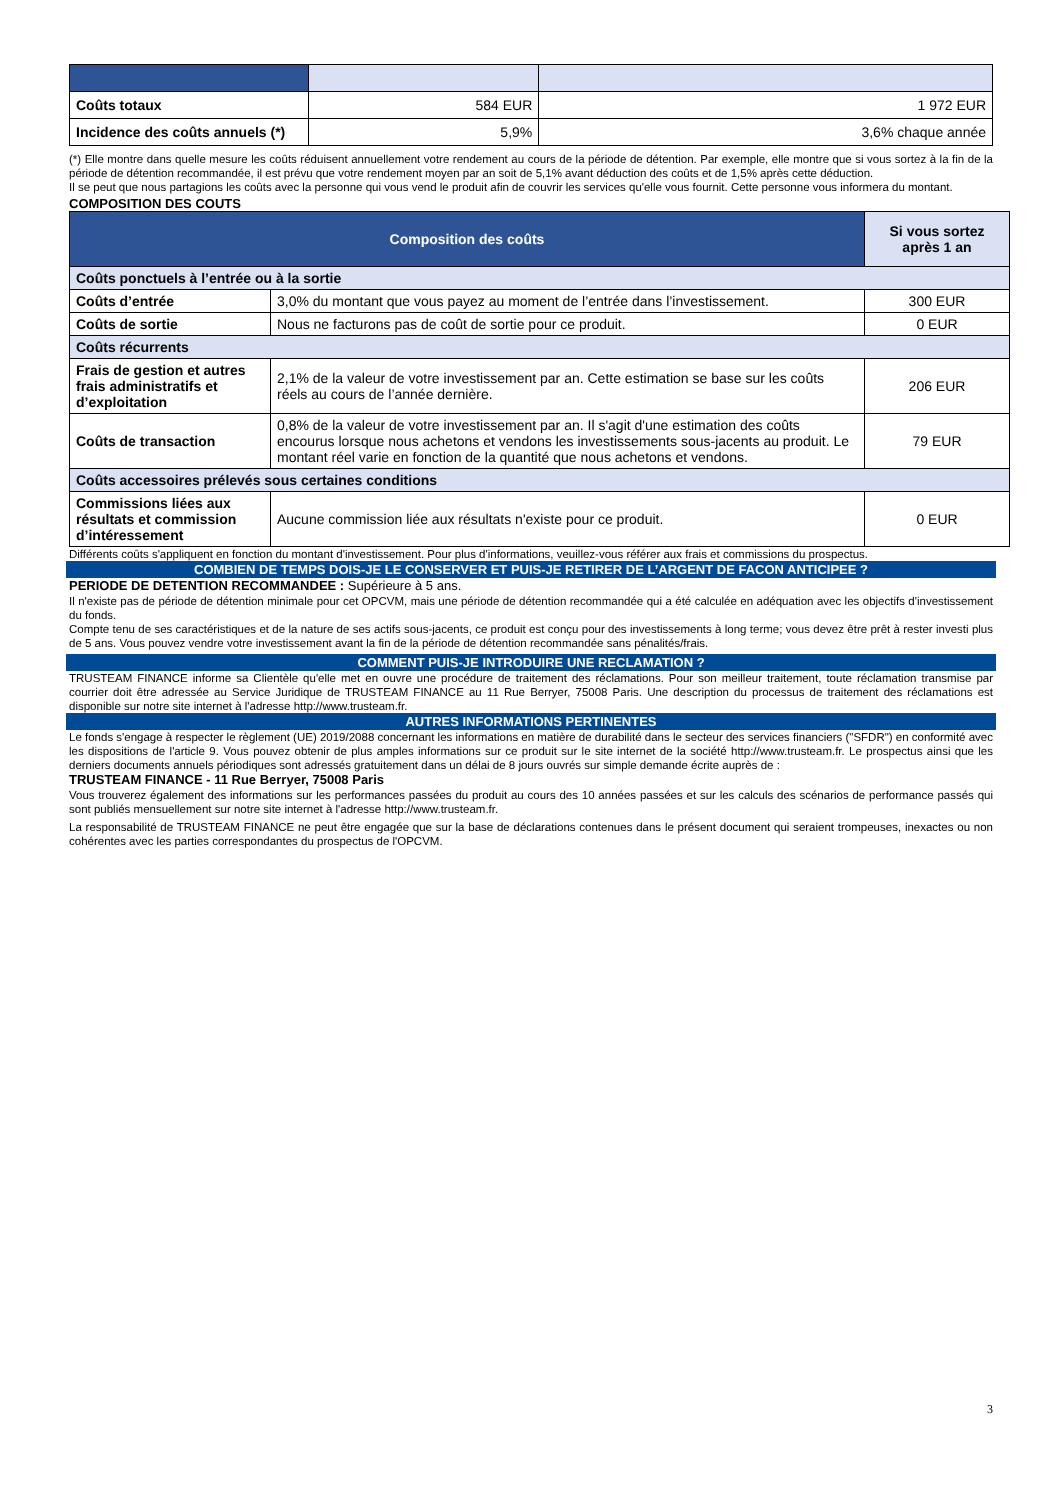| Coûts totaux | 584 EUR | 1 972 EUR |
| Incidence des coûts annuels (*) | 5,9% | 3,6% chaque année |
(*) Elle montre dans quelle mesure les coûts réduisent annuellement votre rendement au cours de la période de détention. Par exemple, elle montre que si vous sortez à la fin de la période de détention recommandée, il est prévu que votre rendement moyen par an soit de 5,1% avant déduction des coûts et de 1,5% après cette déduction.
Il se peut que nous partagions les coûts avec la personne qui vous vend le produit afin de couvrir les services qu'elle vous fournit. Cette personne vous informera du montant.
COMPOSITION DES COUTS
| Composition des coûts | | Si vous sortez après 1 an |
| --- | --- | --- |
| Coûts ponctuels à l’entrée ou à la sortie | | |
| Coûts d’entrée | 3,0% du montant que vous payez au moment de l’entrée dans l’investissement. | 300 EUR |
| Coûts de sortie | Nous ne facturons pas de coût de sortie pour ce produit. | 0 EUR |
| Coûts récurrents | | |
| Frais de gestion et autres frais administratifs et d’exploitation | 2,1% de la valeur de votre investissement par an. Cette estimation se base sur les coûts réels au cours de l’année dernière. | 206 EUR |
| Coûts de transaction | 0,8% de la valeur de votre investissement par an. Il s'agit d'une estimation des coûts encourus lorsque nous achetons et vendons les investissements sous-jacents au produit. Le montant réel varie en fonction de la quantité que nous achetons et vendons. | 79 EUR |
| Coûts accessoires prélevés sous certaines conditions | | |
| Commissions liées aux résultats et commission d’intéressement | Aucune commission liée aux résultats n'existe pour ce produit. | 0 EUR |
Différents coûts s'appliquent en fonction du montant d'investissement. Pour plus d'informations, veuillez-vous référer aux frais et commissions du prospectus.
COMBIEN DE TEMPS DOIS-JE LE CONSERVER ET PUIS-JE RETIRER DE L’ARGENT DE FACON ANTICIPEE ?
PERIODE DE DETENTION RECOMMANDEE : Supérieure à 5 ans.
Il n'existe pas de période de détention minimale pour cet OPCVM, mais une période de détention recommandée qui a été calculée en adéquation avec les objectifs d'investissement du fonds.
Compte tenu de ses caractéristiques et de la nature de ses actifs sous-jacents, ce produit est conçu pour des investissements à long terme; vous devez être prêt à rester investi plus de 5 ans. Vous pouvez vendre votre investissement avant la fin de la période de détention recommandée sans pénalités/frais.
COMMENT PUIS-JE INTRODUIRE UNE RECLAMATION ?
TRUSTEAM FINANCE informe sa Clientèle qu'elle met en ouvre une procédure de traitement des réclamations. Pour son meilleur traitement, toute réclamation transmise par courrier doit être adressée au Service Juridique de TRUSTEAM FINANCE au 11 Rue Berryer, 75008 Paris. Une description du processus de traitement des réclamations est disponible sur notre site internet à l'adresse http://www.trusteam.fr.
AUTRES INFORMATIONS PERTINENTES
Le fonds s'engage à respecter le règlement (UE) 2019/2088 concernant les informations en matière de durabilité dans le secteur des services financiers ("SFDR") en conformité avec les dispositions de l'article 9. Vous pouvez obtenir de plus amples informations sur ce produit sur le site internet de la société http://www.trusteam.fr. Le prospectus ainsi que les derniers documents annuels périodiques sont adressés gratuitement dans un délai de 8 jours ouvrés sur simple demande écrite auprès de :
TRUSTEAM FINANCE - 11 Rue Berryer, 75008 Paris
Vous trouverez également des informations sur les performances passées du produit au cours des 10 années passées et sur les calculs des scénarios de performance passés qui sont publiés mensuellement sur notre site internet à l'adresse http://www.trusteam.fr.
La responsabilité de TRUSTEAM FINANCE ne peut être engagée que sur la base de déclarations contenues dans le présent document qui seraient trompeuses, inexactes ou non cohérentes avec les parties correspondantes du prospectus de l'OPCVM.
3